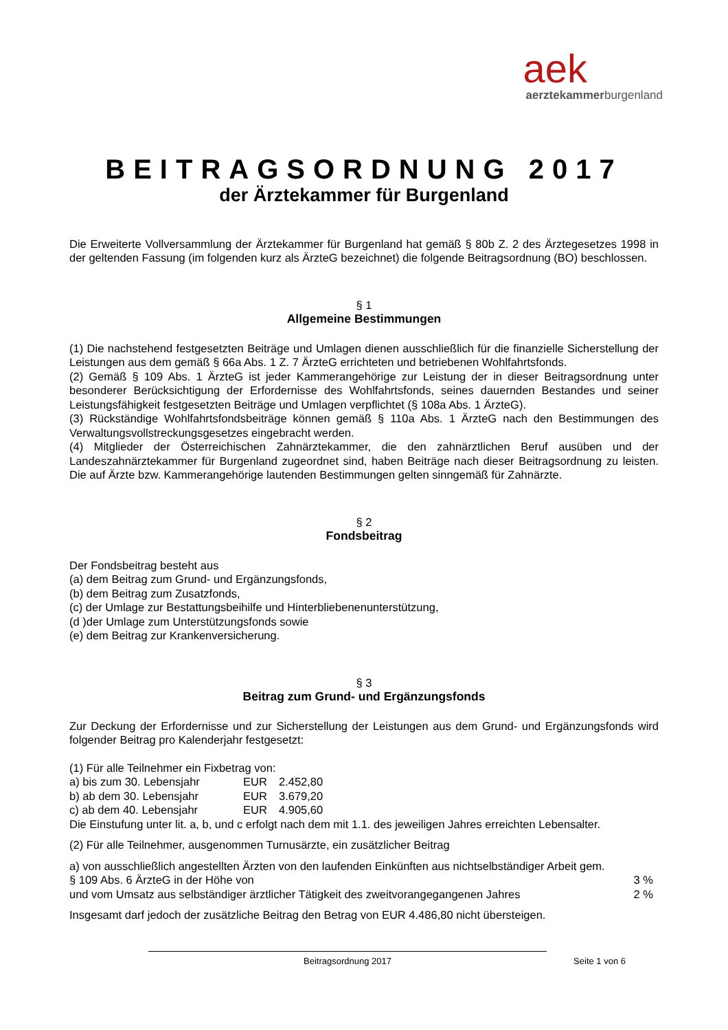aek
aerztekammerburgenland
BEITRAGSORDNUNG 2017
der Ärztekammer für Burgenland
Die Erweiterte Vollversammlung der Ärztekammer für Burgenland hat gemäß § 80b Z. 2 des Ärztegesetzes 1998 in der geltenden Fassung (im folgenden kurz als ÄrzteG bezeichnet) die folgende Beitragsordnung (BO) beschlossen.
§ 1
Allgemeine Bestimmungen
(1) Die nachstehend festgesetzten Beiträge und Umlagen dienen ausschließlich für die finanzielle Sicherstellung der Leistungen aus dem gemäß § 66a Abs. 1 Z. 7 ÄrzteG errichteten und betriebenen Wohlfahrtsfonds.
(2) Gemäß § 109 Abs. 1 ÄrzteG ist jeder Kammerangehörige zur Leistung der in dieser Beitragsordnung unter besonderer Berücksichtigung der Erfordernisse des Wohlfahrtsfonds, seines dauernden Bestandes und seiner Leistungsfähigkeit festgesetzten Beiträge und Umlagen verpflichtet (§ 108a Abs. 1 ÄrzteG).
(3) Rückständige Wohlfahrtsfondsbeiträge können gemäß § 110a Abs. 1 ÄrzteG nach den Bestimmungen des Verwaltungsvollstreckungsgesetzes eingebracht werden.
(4) Mitglieder der Österreichischen Zahnärztekammer, die den zahnärztlichen Beruf ausüben und der Landeszahnärztekammer für Burgenland zugeordnet sind, haben Beiträge nach dieser Beitragsordnung zu leisten. Die auf Ärzte bzw. Kammerangehörige lautenden Bestimmungen gelten sinngemäß für Zahnärzte.
§ 2
Fondsbeitrag
Der Fondsbeitrag besteht aus
(a) dem Beitrag zum Grund- und Ergänzungsfonds,
(b) dem Beitrag zum Zusatzfonds,
(c) der Umlage zur Bestattungsbeihilfe und Hinterbliebenenunterstützung,
(d )der Umlage zum Unterstützungsfonds sowie
(e) dem Beitrag zur Krankenversicherung.
§ 3
Beitrag zum Grund- und Ergänzungsfonds
Zur Deckung der Erfordernisse und zur Sicherstellung der Leistungen aus dem Grund- und Ergänzungsfonds wird folgender Beitrag pro Kalenderjahr festgesetzt:
(1) Für alle Teilnehmer ein Fixbetrag von:
a) bis zum 30. Lebensjahr EUR 2.452,80
b) ab dem 30. Lebensjahr EUR 3.679,20
c) ab dem 40. Lebensjahr EUR 4.905,60
Die Einstufung unter lit. a, b, und c erfolgt nach dem mit 1.1. des jeweiligen Jahres erreichten Lebensalter.
(2) Für alle Teilnehmer, ausgenommen Turnusärzte, ein zusätzlicher Beitrag
a) von ausschließlich angestellten Ärzten von den laufenden Einkünften aus nichtselbständiger Arbeit gem.
§ 109 Abs. 6 ÄrzteG in der Höhe von 3 %
und vom Umsatz aus selbständiger ärztlicher Tätigkeit des zweitvorangegangenen Jahres 2 %
Insgesamt darf jedoch der zusätzliche Beitrag den Betrag von EUR 4.486,80 nicht übersteigen.
Beitragsordnung 2017 Seite 1 von 6